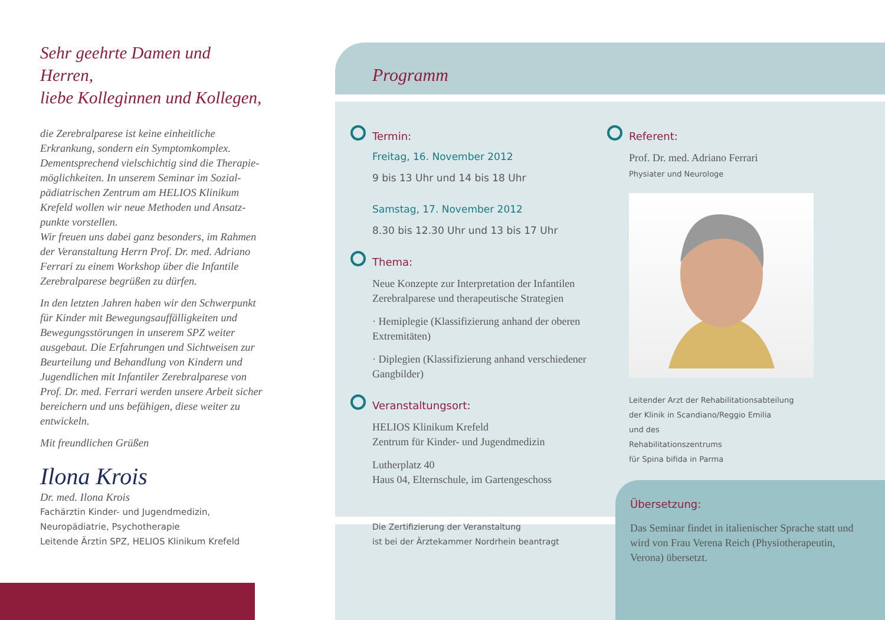Programm
Übersetzung:
Das Seminar findet in italienischer Sprache statt und wird von Frau Verena Reich (Physiotherapeutin, Verona) übersetzt.
Sehr geehrte Damen und Herren,
liebe Kolleginnen und Kollegen,
die Zerebralparese ist keine einheitliche Erkrankung, sondern ein Symptomkomplex. Dementsprechend vielschichtig sind die Therapie­möglichkeiten. In unserem Seminar im Sozial­pädiatrischen Zentrum am HELIOS Klinikum Krefeld wollen wir neue Methoden und Ansatz­punkte vorstellen.
Wir freuen uns dabei ganz besonders, im Rahmen der Veranstaltung Herrn Prof. Dr. med. Adriano Ferrari zu einem Workshop über die Infantile Zerebralparese begrüßen zu dürfen.
In den letzten Jahren haben wir den Schwerpunkt für Kinder mit Bewegungsauffälligkeiten und Bewegungsstörungen in unserem SPZ weiter ausgebaut. Die Erfahrungen und Sichtweisen zur Beurteilung und Behandlung von Kindern und Jugendlichen mit Infantiler Zerebralparese von Prof. Dr. med. Ferrari werden unsere Arbeit sicher bereichern und uns befähigen, diese weiter zu entwickeln.
Mit freundlichen Grüßen
Ilona Krois
Dr. med. Ilona Krois
Fachärztin Kinder- und Jugendmedizin,
Neuropädiatrie, Psychotherapie
Leitende Ärztin SPZ, HELIOS Klinikum Krefeld
Termin:
Freitag, 16. November 2012
9 bis 13 Uhr und 14 bis 18 Uhr
Samstag, 17. November 2012
8.30 bis 12.30 Uhr und 13 bis 17 Uhr
Thema:
Neue Konzepte zur Interpretation der Infantilen Zerebralparese und therapeutische Strategien
· Hemiplegie (Klassifizierung anhand der oberen Extremitäten)
· Diplegien (Klassifizierung anhand verschiedener Gangbilder)
Veranstaltungsort:
HELIOS Klinikum Krefeld
Zentrum für Kinder- und Jugendmedizin
Lutherplatz 40
Haus 04, Elternschule, im Gartengeschoss
Die Zertifizierung der Veranstaltung
ist bei der Ärztekammer Nordrhein beantragt
Referent:
Prof. Dr. med. Adriano Ferrari
Physiater und Neurologe
Leitender Arzt der Rehabilitationsabteilung
der Klinik in Scandiano/Reggio Emilia
und des
Rehabilitationszentrums
für Spina bifida in Parma